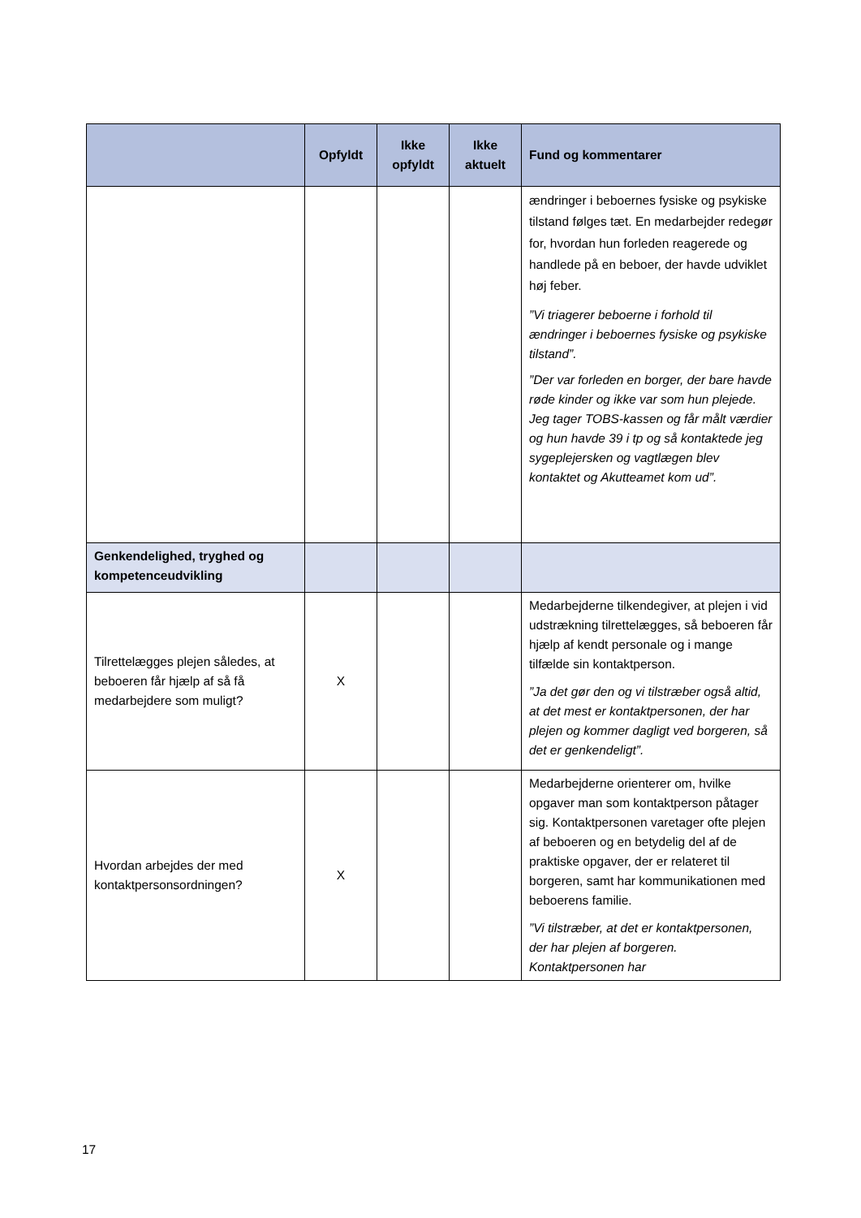| | Opfyldt | Ikke opfyldt | Ikke aktuelt | Fund og kommentarer |
| --- | --- | --- | --- | --- |
| | | | | ændringer i beboernes fysiske og psykiske tilstand følges tæt. En medarbejder redegør for, hvordan hun forleden reagerede og handlede på en beboer, der havde udviklet høj feber. ”Vi triagerer beboerne i forhold til ændringer i beboernes fysiske og psykiske tilstand”. ”Der var forleden en borger, der bare havde røde kinder og ikke var som hun plejede. Jeg tager TOBS-kassen og får målt værdier og hun havde 39 i tp og så kontaktede jeg sygeplejersken og vagtlægen blev kontaktet og Akutteamet kom ud”. |
| Genkendelighed, tryghed og kompetenceudvikling | | | | |
| Tilrettelægges plejen således, at beboeren får hjælp af så få medarbejdere som muligt? | X | | | Medarbejderne tilkendegiver, at plejen i vid udstrækning tilrettelægges, så beboeren får hjælp af kendt personale og i mange tilfælde sin kontaktperson. ”Ja det gør den og vi tilstræber også altid, at det mest er kontaktpersonen, der har plejen og kommer dagligt ved borgeren, så det er genkendeligt”. |
| Hvordan arbejdes der med kontaktpersonsordningen? | X | | | Medarbejderne orienterer om, hvilke opgaver man som kontaktperson påtager sig. Kontaktpersonen varetager ofte plejen af beboeren og en betydelig del af de praktiske opgaver, der er relateret til borgeren, samt har kommunikationen med beboerens familie. ”Vi tilstræber, at det er kontaktpersonen, der har plejen af borgeren. Kontaktpersonen har |
17